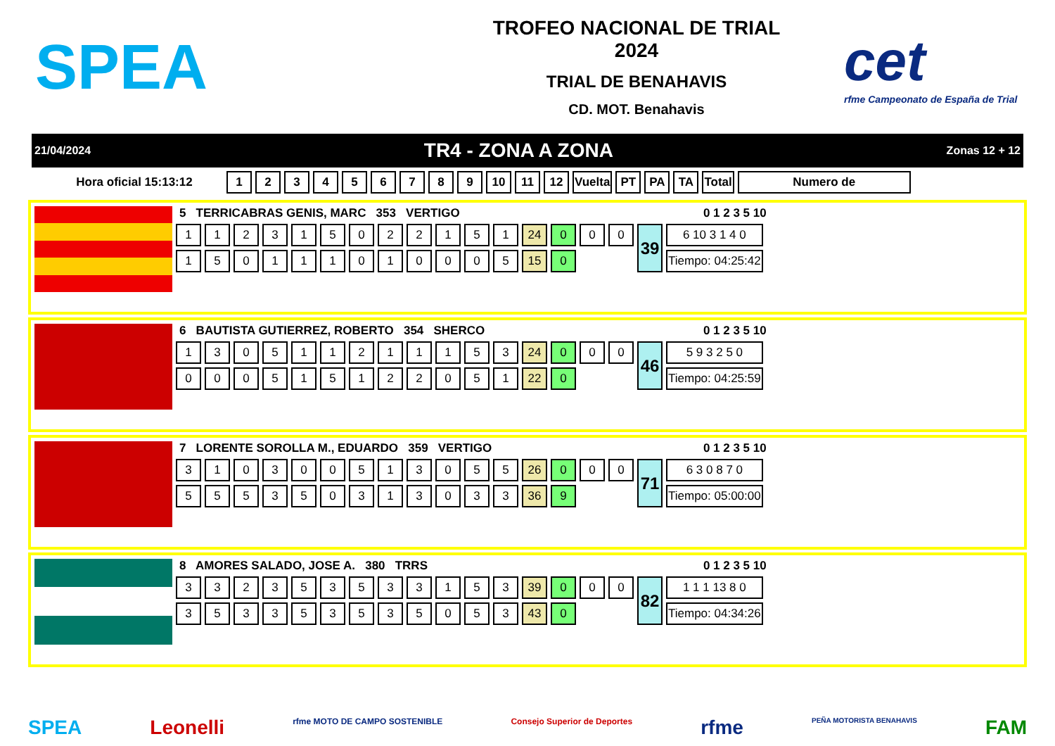SPEA
TROFEO NACIONAL DE TRIAL
2024
TRIAL DE BENAHAVIS
CD. MOT. Benahavis
cet
rfme Campeonato de España de Trial
21/04/2024 TR4 - ZONA A ZONA Zonas 12 + 12
| Hora oficial 15:13:12 | 1 | 2 | 3 | 4 | 5 | 6 | 7 | 8 | 9 | 10 | 11 | 12 | Vuelta | PT | PA | TA | Total | Numero de |
| --- | --- | --- | --- | --- | --- | --- | --- | --- | --- | --- | --- | --- | --- | --- | --- | --- | --- | --- |
5 TERRICABRAS GENIS, MARC 353 VERTIGO 0 1 2 3 5 10
| 1 | 1 | 2 | 3 | 1 | 5 | 0 | 2 | 2 | 1 | 5 | 1 | 24 | 0 | 0 | 0 | 39 | 6 10 3 1 4 0 |
| 1 | 5 | 0 | 1 | 1 | 1 | 0 | 1 | 0 | 0 | 0 | 5 | 15 | 0 | | | | Tiempo: 04:25:42 |
6 BAUTISTA GUTIERREZ, ROBERTO 354 SHERCO 0 1 2 3 5 10
| 1 | 3 | 0 | 5 | 1 | 1 | 2 | 1 | 1 | 1 | 5 | 3 | 24 | 0 | 0 | 0 | 46 | 5 9 3 2 5 0 |
| 0 | 0 | 0 | 5 | 1 | 5 | 1 | 2 | 2 | 0 | 5 | 1 | 22 | 0 | | | | Tiempo: 04:25:59 |
7 LORENTE SOROLLA M., EDUARDO 359 VERTIGO 0 1 2 3 5 10
| 3 | 1 | 0 | 3 | 0 | 0 | 5 | 1 | 3 | 0 | 5 | 5 | 26 | 0 | 0 | 0 | 71 | 6 3 0 8 7 0 |
| 5 | 5 | 5 | 3 | 5 | 0 | 3 | 1 | 3 | 0 | 3 | 3 | 36 | 9 | | | | Tiempo: 05:00:00 |
8 AMORES SALADO, JOSE A. 380 TRRS 0 1 2 3 5 10
| 3 | 3 | 2 | 3 | 5 | 3 | 5 | 3 | 3 | 1 | 5 | 3 | 39 | 0 | 0 | 0 | 82 | 1 1 1 13 8 0 |
| 3 | 5 | 3 | 3 | 5 | 3 | 5 | 3 | 5 | 0 | 5 | 3 | 43 | 0 | | | | Tiempo: 04:34:26 |
SPEA Leonelli rfme MOTO DE CAMPO SOSTENIBLE Consejo Superior de Deportes rfme PEÑA MOTORISTA BENAHAVIS FAM